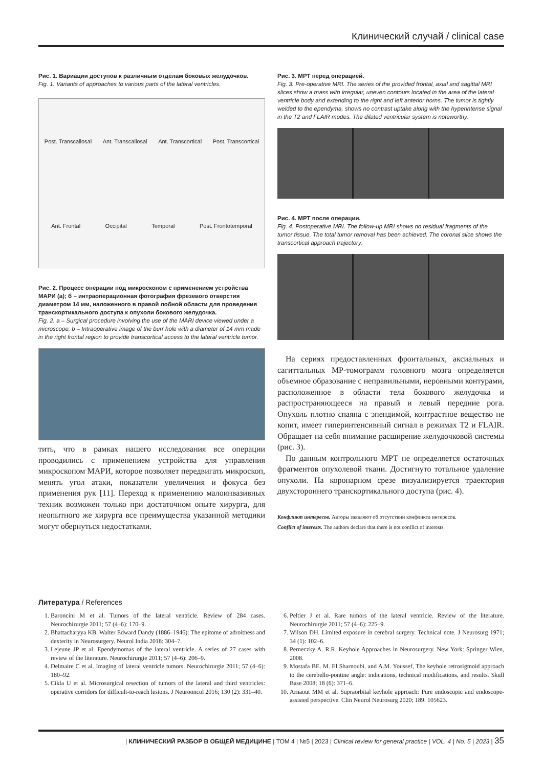Клинический случай / clinical case
Рис. 1. Вариации доступов к различным отделам боковых желудочков.
Fig. 1. Variants of approaches to various parts of the lateral ventricles.
Post. Transcallosal Ant. Transcallosal Ant. Transcortical Post. Transcortical Ant. Frontal Occipital Temporal Post. Frontotemporal
Рис. 2. Процесс операции под микроскопом с применением устройства МАРИ (а); б – интраоперационная фотография фрезевого отверстия диаметром 14 мм, наложенного в правой лобной области для проведения транскортикального доступа к опухоли бокового желудочка.
Fig. 2. a – Surgical procedure involving the use of the MARI device viewed under a microscope; b – Intraoperative image of the burr hole with a diameter of 14 mm made in the right frontal region to provide transcortical access to the lateral ventricle tumor.
тить, что в рамках нашего исследования все операции проводились с применением устройства для управления микроскопом МАРИ, которое позволяет передвигать микроскоп, менять угол атаки, показатели увеличения и фокуса без применения рук [11]. Переход к применению малоинвазивных техник возможен только при достаточном опыте хирурга, для неопытного же хирурга все преимущества указанной методики могут обернуться недостатками.
Рис. 3. МРТ перед операцией.
Fig. 3. Pre-operative MRI. The series of the provided frontal, axial and sagittal MRI slices show a mass with irregular, uneven contours located in the area of the lateral ventricle body and extending to the right and left anterior horns. The tumor is tightly welded to the ependyma, shows no contrast uptake along with the hyperintense signal in the T2 and FLAIR modes. The dilated ventricular system is noteworthy.
Рис. 4. МРТ после операции.
Fig. 4. Postoperative MRI. The follow-up MRI shows no residual fragments of the tumor tissue. The total tumor removal has been achieved. The coronal slice shows the transcortical approach trajectory.
На серия­х предоставленных фронтальных, аксиальных и сагиттальных МР-томограмм головного мозга определяется объемное образование с неправильными, неровными контурами, расположенное в области тела бокового желудочка и распространяющееся на правый и левый передние рога. Опухоль плотно спаяна с эпендимой, контрастное вещество не копит, имеет гиперинтенсивный сигнал в режимах T2 и FLAIR. Обращает на себя внимание расширение желудочковой системы (рис. 3).
По данным контрольного МРТ не определяется остаточных фрагментов опухолевой ткани. Достигнуто тотальное удаление опухоли. На коронарном срезе визуализируется траектория двухстороннего транскортикального доступа (рис. 4).
Конфликт интересов. Авторы заявляют об отсутствии конфликта интересов.
Conflict of interests. The authors declare that there is not conflict of interests.
Литература / References
1. Baroncini M et al. Tumors of the lateral ventricle. Review of 284 cases. Neurochirurgie 2011; 57 (4–6): 170–9.
2. Bhattacharyya KB. Walter Edward Dandy (1886–1946): The epitome of adroitness and dexterity in Neurosurgery. Neurol India 2018: 304–7.
3. Lejeune JP et al. Ependymomas of the lateral ventricle. A series of 27 cases with review of the literature. Neurochirurgie 2011; 57 (4–6): 206–9.
4. Delmaire C et al. Imaging of lateral ventricle tumors. Neurochirurgie 2011; 57 (4–6): 180–92.
5. Cikla U et al. Microsurgical resection of tumors of the lateral and third ventricles: operative corridors for difficult-to-reach lesions. J Neurooncol 2016; 130 (2): 331–40.
6. Peltier J et al. Rare tumors of the lateral ventricle. Review of the literature. Neurochirurgie 2011; 57 (4–6): 225–9.
7. Wilson DH. Limited exposure in cerebral surgery. Technical note. J Neurosurg 1971; 34 (1): 102–6.
8. Perneczky A. R.R. Keyhole Approaches in Neurosurgery. New York: Springer Wien, 2008.
9. Mostafa BE. M. El Sharnoubi, and A.M. Youssef, The keyhole retrosigmoid approach to the cerebello-pontine angle: indications, technical modifications, and results. Skull Base 2008; 18 (6): 371–6.
10. Arnaout MM et al. Supraorbital keyhole approach: Pure endoscopic and endoscope-assisted perspective. Clin Neurol Neurosurg 2020; 189: 105623.
| КЛИНИЧЕСКИЙ РАЗБОР В ОБЩЕЙ МЕДИЦИНЕ | ТОМ 4 | №5 | 2023 | Clinical review for general practice | VOL. 4 | No. 5 | 2023 | 35